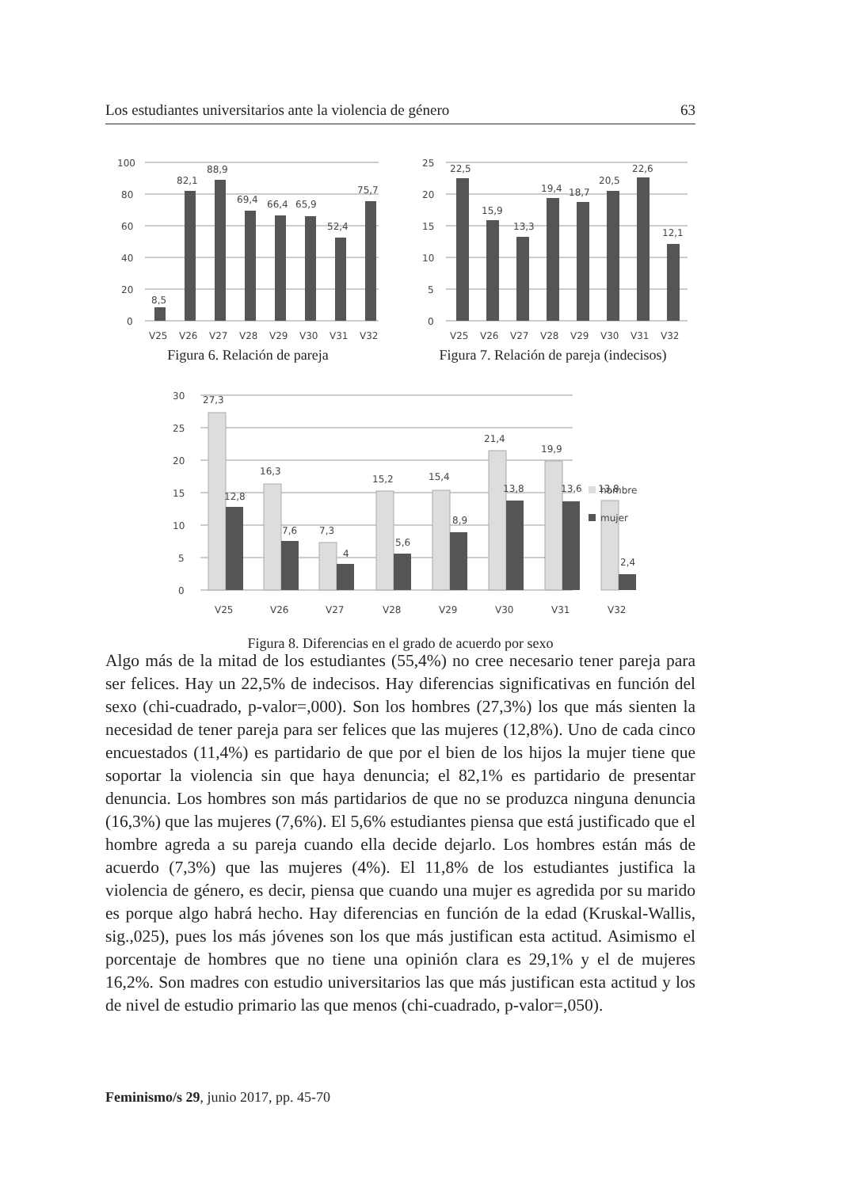Los estudiantes universitarios ante la violencia de género 63
100
80
60
40
20
0
8,5
82,1
88,9
69,4
66,4
65,9
52,4
75,7
V25
V26
V27
V28
V29
V30
V31
V32
Figura 6. Relación de pareja
25
20
15
10
5
0
22,5
15,9
13,3
19,4
18,7
20,5
22,6
12,1
V25
V26
V27
V28
V29
V30
V31
V32
Figura 7. Relación de pareja (indecisos)
30
25
20
15
10
5
0
27,3
12,8
16,3
7,6
7,3
4
15,2
5,6
15,4
8,9
21,4
13,8
19,9
13,6
13,8
2,4
V25
V26
V27
V28
V29
V30
V31
V32
hombre
mujer
Figura 8. Diferencias en el grado de acuerdo por sexo
Algo más de la mitad de los estudiantes (55,4%) no cree necesario tener pareja para ser felices. Hay un 22,5% de indecisos. Hay diferencias significativas en función del sexo (chi-cuadrado, p-valor=,000). Son los hombres (27,3%) los que más sienten la necesidad de tener pareja para ser felices que las mujeres (12,8%). Uno de cada cinco encuestados (11,4%) es partidario de que por el bien de los hijos la mujer tiene que soportar la violencia sin que haya denuncia; el 82,1% es partidario de presentar denuncia. Los hombres son más partidarios de que no se produzca ninguna denuncia (16,3%) que las mujeres (7,6%). El 5,6% estudiantes piensa que está justificado que el hombre agreda a su pareja cuando ella decide dejarlo. Los hombres están más de acuerdo (7,3%) que las mujeres (4%). El 11,8% de los estudiantes justifica la violencia de género, es decir, piensa que cuando una mujer es agredida por su marido es porque algo habrá hecho. Hay diferencias en función de la edad (Kruskal-Wallis, sig.,025), pues los más jóvenes son los que más justifican esta actitud. Asimismo el porcentaje de hombres que no tiene una opinión clara es 29,1% y el de mujeres 16,2%. Son madres con estudio universitarios las que más justifican esta actitud y los de nivel de estudio primario las que menos (chi-cuadrado, p-valor=,050).
Feminismo/s 29, junio 2017, pp. 45-70